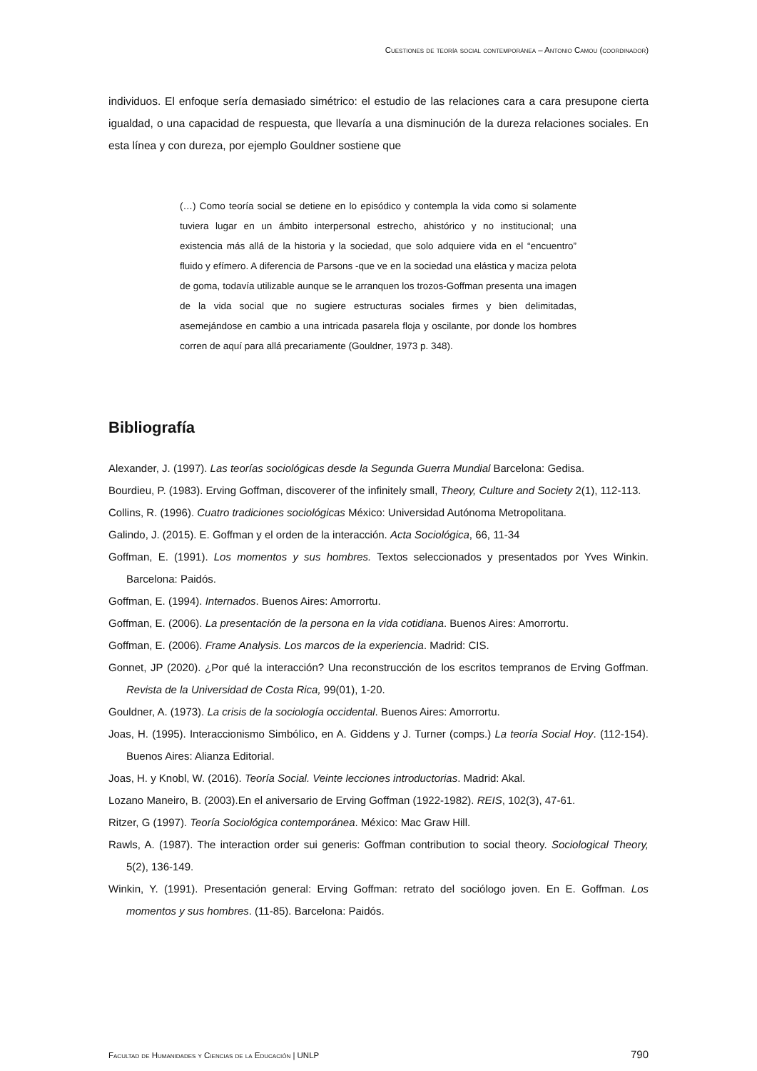Cuestiones de teoría social contemporánea – Antonio Camou (coordinador)
individuos. El enfoque sería demasiado simétrico: el estudio de las relaciones cara a cara presupone cierta igualdad, o una capacidad de respuesta, que llevaría a una disminución de la dureza relaciones sociales. En esta línea y con dureza, por ejemplo Gouldner sostiene que
(…) Como teoría social se detiene en lo episódico y contempla la vida como si solamente tuviera lugar en un ámbito interpersonal estrecho, ahistórico y no institucional; una existencia más allá de la historia y la sociedad, que solo adquiere vida en el “encuentro” fluido y efímero. A diferencia de Parsons -que ve en la sociedad una elástica y maciza pelota de goma, todavía utilizable aunque se le arranquen los trozos-Goffman presenta una imagen de la vida social que no sugiere estructuras sociales firmes y bien delimitadas, asemejándose en cambio a una intricada pasarela floja y oscilante, por donde los hombres corren de aquí para allá precariamente (Gouldner, 1973 p. 348).
Bibliografía
Alexander, J. (1997). Las teorías sociológicas desde la Segunda Guerra Mundial Barcelona: Gedisa.
Bourdieu, P. (1983). Erving Goffman, discoverer of the infinitely small, Theory, Culture and Society 2(1), 112-113.
Collins, R. (1996). Cuatro tradiciones sociológicas México: Universidad Autónoma Metropolitana.
Galindo, J. (2015). E. Goffman y el orden de la interacción. Acta Sociológica, 66, 11-34
Goffman, E. (1991). Los momentos y sus hombres. Textos seleccionados y presentados por Yves Winkin. Barcelona: Paidós.
Goffman, E. (1994). Internados. Buenos Aires: Amorrortu.
Goffman, E. (2006). La presentación de la persona en la vida cotidiana. Buenos Aires: Amorrortu.
Goffman, E. (2006). Frame Analysis. Los marcos de la experiencia. Madrid: CIS.
Gonnet, JP (2020). ¿Por qué la interacción? Una reconstrucción de los escritos tempranos de Erving Goffman. Revista de la Universidad de Costa Rica, 99(01), 1-20.
Gouldner, A. (1973). La crisis de la sociología occidental. Buenos Aires: Amorrortu.
Joas, H. (1995). Interaccionismo Simbólico, en A. Giddens y J. Turner (comps.) La teoría Social Hoy. (112-154). Buenos Aires: Alianza Editorial.
Joas, H. y Knobl, W. (2016). Teoría Social. Veinte lecciones introductorias. Madrid: Akal.
Lozano Maneiro, B. (2003).En el aniversario de Erving Goffman (1922-1982). REIS, 102(3), 47-61.
Ritzer, G (1997). Teoría Sociológica contemporánea. México: Mac Graw Hill.
Rawls, A. (1987). The interaction order sui generis: Goffman contribution to social theory. Sociological Theory, 5(2), 136-149.
Winkin, Y. (1991). Presentación general: Erving Goffman: retrato del sociólogo joven. En E. Goffman. Los momentos y sus hombres. (11-85). Barcelona: Paidós.
Facultad de Humanidades y Ciencias de la Educación | UNLP 790